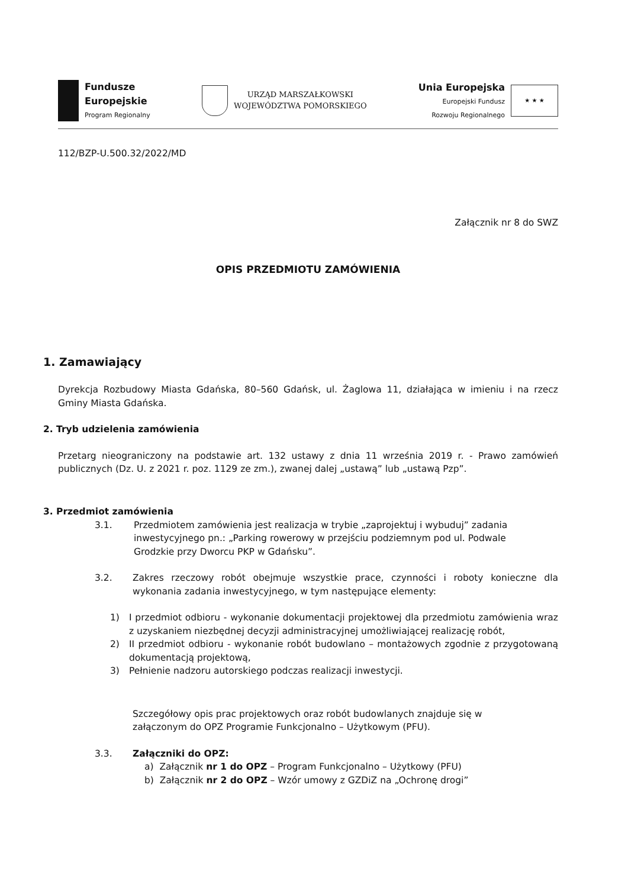Fundusze
Europejskie
Program Regionalny
URZĄD MARSZAŁKOWSKI
WOJEWÓDZTWA POMORSKIEGO
Unia Europejska
Europejski Fundusz
Rozwoju Regionalnego
★ ★ ★
112/BZP-U.500.32/2022/MD
Załącznik nr 8 do SWZ
OPIS PRZEDMIOTU ZAMÓWIENIA
1. Zamawiający
Dyrekcja Rozbudowy Miasta Gdańska, 80–560 Gdańsk, ul. Żaglowa 11, działająca w imieniu i na rzecz Gminy Miasta Gdańska.
2. Tryb udzielenia zamówienia
Przetarg nieograniczony na podstawie art. 132 ustawy z dnia 11 września 2019 r. - Prawo zamówień publicznych (Dz. U. z 2021 r. poz. 1129 ze zm.), zwanej dalej „ustawą” lub „ustawą Pzp”.
3. Przedmiot zamówienia
3.1. Przedmiotem zamówienia jest realizacja w trybie „zaprojektuj i wybuduj” zadania inwestycyjnego pn.: „Parking rowerowy w przejściu podziemnym pod ul. Podwale Grodzkie przy Dworcu PKP w Gdańsku”.
3.2. Zakres rzeczowy robót obejmuje wszystkie prace, czynności i roboty konieczne dla wykonania zadania inwestycyjnego, w tym następujące elementy:
1) I przedmiot odbioru - wykonanie dokumentacji projektowej dla przedmiotu zamówienia wraz z uzyskaniem niezbędnej decyzji administracyjnej umożliwiającej realizację robót,
2) II przedmiot odbioru - wykonanie robót budowlano – montażowych zgodnie z przygotowaną dokumentacją projektową,
3) Pełnienie nadzoru autorskiego podczas realizacji inwestycji.
Szczegółowy opis prac projektowych oraz robót budowlanych znajduje się w załączonym do OPZ Programie Funkcjonalno – Użytkowym (PFU).
3.3. Załączniki do OPZ:
a) Załącznik nr 1 do OPZ – Program Funkcjonalno – Użytkowy (PFU)
b) Załącznik nr 2 do OPZ – Wzór umowy z GZDiZ na „Ochronę drogi”